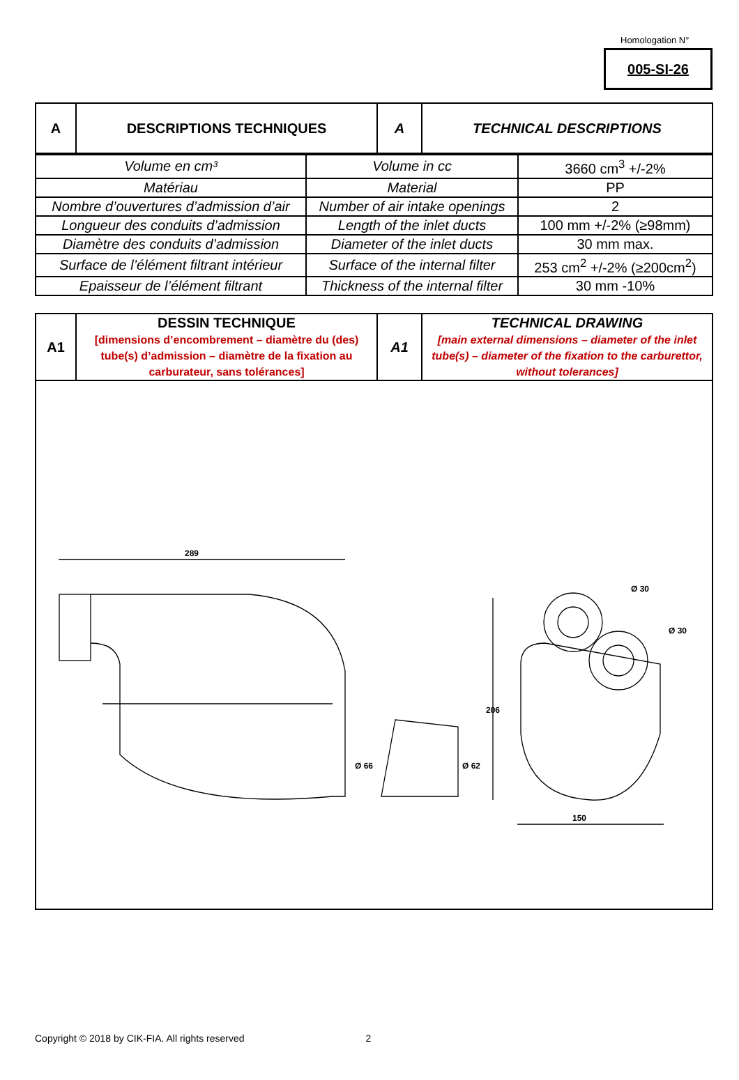Homologation N°
005-SI-26
| A | DESCRIPTIONS TECHNIQUES | A | TECHNICAL DESCRIPTIONS |
| Volume en cm³ | Volume in cc | 3660 cm<sup>3</sup> +/-2% |
| Matériau | Material | PP |
| Nombre d’ouvertures d’admission d’air | Number of air intake openings | 2 |
| Longueur des conduits d’admission | Length of the inlet ducts | 100 mm +/-2% (≥98mm) |
| Diamètre des conduits d’admission | Diameter of the inlet ducts | 30 mm max. |
| Surface de l’élément filtrant intérieur | Surface of the internal filter | 253 cm<sup>2</sup> +/-2% (≥200cm<sup>2</sup>) |
| Epaisseur de l’élément filtrant | Thickness of the internal filter | 30 mm -10% |
| A1 | DESSIN TECHNIQUE [dimensions d’encombrement – diamètre du (des) tube(s) d’admission – diamètre de la fixation au carburateur, sans tolérances] | A1 | TECHNICAL DRAWING [main external dimensions – diameter of the inlet tube(s) – diameter of the fixation to the carburettor, without tolerances] |
| 289 206 Ø 66 Ø 62 150 Ø 30 Ø 30 | | | |
Copyright © 2018 by CIK-FIA. All rights reserved 2